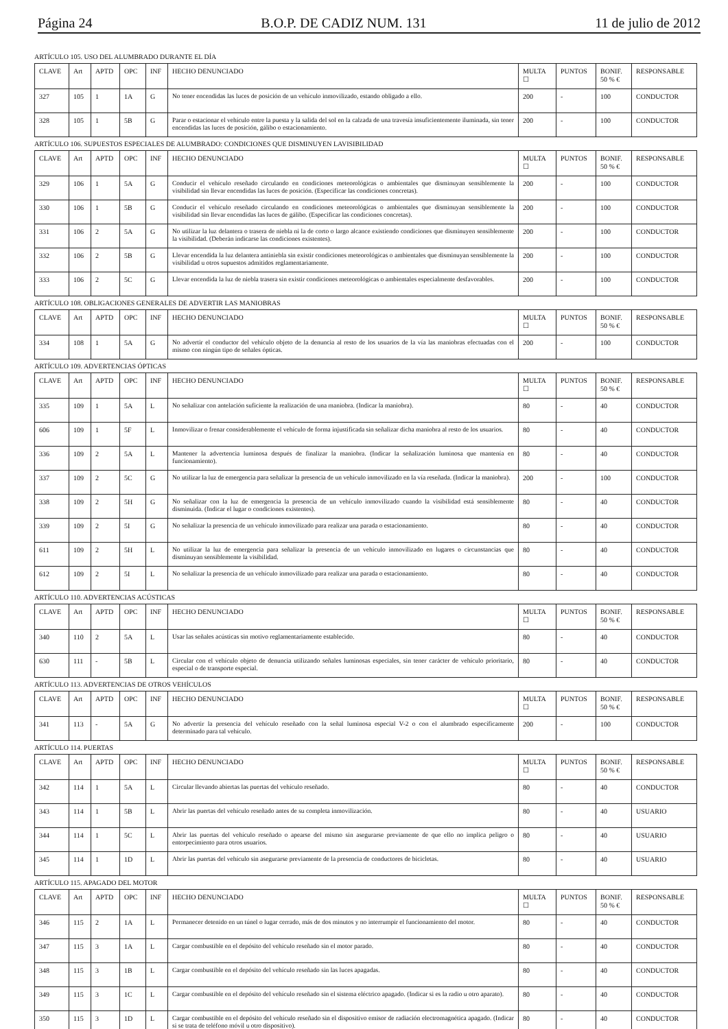Página 24 B.O.P. DE CADIZ NUM. 131 11 de julio de 2012
ARTÍCULO 105. USO DEL ALUMBRADO DURANTE EL DÍA
| CLAVE | Art | APTD | OPC | INF | HECHO DENUNCIADO | MULTA ☐ | PUNTOS | BONIF. 50 % € | RESPONSABLE |
| --- | --- | --- | --- | --- | --- | --- | --- | --- | --- |
| 327 | 105 | 1 | 1A | G | No tener encendidas las luces de posición de un vehículo inmovilizado, estando obligado a ello. | 200 | - | 100 | CONDUCTOR |
| 328 | 105 | 1 | 5B | G | Parar o estacionar el vehículo entre la puesta y la salida del sol en la calzada de una travesía insuficientemente iluminada, sin tener encendidas las luces de posición, gálibo o estacionamiento. | 200 | - | 100 | CONDUCTOR |
ARTÍCULO 106. SUPUESTOS ESPECIALES DE ALUMBRADO: CONDICIONES QUE DISMINUYEN LAVISIBILIDAD
| CLAVE | Art | APTD | OPC | INF | HECHO DENUNCIADO | MULTA ☐ | PUNTOS | BONIF. 50 % € | RESPONSABLE |
| --- | --- | --- | --- | --- | --- | --- | --- | --- | --- |
| 329 | 106 | 1 | 5A | G | Conducir el vehículo reseñado circulando en condiciones meteorológicas o ambientales que disminuyan sensiblemente la visibilidad sin llevar encendidas las luces de posición. (Especificar las condiciones concretas). | 200 | - | 100 | CONDUCTOR |
| 330 | 106 | 1 | 5B | G | Conducir el vehículo reseñado circulando en condiciones meteorológicas o ambientales que disminuyan sensiblemente la visibilidad sin llevar encendidas las luces de gálibo. (Especificar las condiciones concretas). | 200 | - | 100 | CONDUCTOR |
| 331 | 106 | 2 | 5A | G | No utilizar la luz delantera o trasera de niebla ni la de corto o largo alcance existiendo condiciones que disminuyen sensiblemente la visibilidad. (Deberán indicarse las condiciones existentes). | 200 | - | 100 | CONDUCTOR |
| 332 | 106 | 2 | 5B | G | Llevar encendida la luz delantera antiniebla sin existir condiciones meteorológicas o ambientales que disminuyan sensiblemente la visibilidad u otros supuestos admitidos reglamentariamente. | 200 | - | 100 | CONDUCTOR |
| 333 | 106 | 2 | 5C | G | Llevar encendida la luz de niebla trasera sin existir condiciones meteorológicas o ambientales especialmente desfavorables. | 200 | - | 100 | CONDUCTOR |
ARTÍCULO 108. OBLIGACIONES GENERALES DE ADVERTIR LAS MANIOBRAS
| CLAVE | Art | APTD | OPC | INF | HECHO DENUNCIADO | MULTA ☐ | PUNTOS | BONIF. 50 % € | RESPONSABLE |
| --- | --- | --- | --- | --- | --- | --- | --- | --- | --- |
| 334 | 108 | 1 | 5A | G | No advertir el conductor del vehículo objeto de la denuncia al resto de los usuarios de la vía las maniobras efectuadas con el mismo con ningún tipo de señales ópticas. | 200 | - | 100 | CONDUCTOR |
ARTÍCULO 109. ADVERTENCIAS ÓPTICAS
| CLAVE | Art | APTD | OPC | INF | HECHO DENUNCIADO | MULTA ☐ | PUNTOS | BONIF. 50 % € | RESPONSABLE |
| --- | --- | --- | --- | --- | --- | --- | --- | --- | --- |
| 335 | 109 | 1 | 5A | L | No señalizar con antelación suficiente la realización de una maniobra. (Indicar la maniobra). | 80 | - | 40 | CONDUCTOR |
| 606 | 109 | 1 | 5F | L | Inmovilizar o frenar considerablemente el vehículo de forma injustificada sin señalizar dicha maniobra al resto de los usuarios. | 80 | - | 40 | CONDUCTOR |
| 336 | 109 | 2 | 5A | L | Mantener la advertencia luminosa después de finalizar la maniobra. (Indicar la señalización luminosa que mantenía en funcionamiento). | 80 | - | 40 | CONDUCTOR |
| 337 | 109 | 2 | 5C | G | No utilizar la luz de emergencia para señalizar la presencia de un vehículo inmovilizado en la vía reseñada. (Indicar la maniobra). | 200 | - | 100 | CONDUCTOR |
| 338 | 109 | 2 | 5H | G | No señalizar con la luz de emergencia la presencia de un vehículo inmovilizado cuando la visibilidad está sensiblemente disminuida. (Indicar el lugar o condiciones existentes). | 80 | - | 40 | CONDUCTOR |
| 339 | 109 | 2 | 5I | G | No señalizar la presencia de un vehículo inmovilizado para realizar una parada o estacionamiento. | 80 | - | 40 | CONDUCTOR |
| 611 | 109 | 2 | 5H | L | No utilizar la luz de emergencia para señalizar la presencia de un vehículo inmovilizado en lugares o circunstancias que disminuyan sensiblemente la visibilidad. | 80 | - | 40 | CONDUCTOR |
| 612 | 109 | 2 | 5I | L | No señalizar la presencia de un vehículo inmovilizado para realizar una parada o estacionamiento. | 80 | - | 40 | CONDUCTOR |
ARTÍCULO 110. ADVERTENCIAS ACÚSTICAS
| CLAVE | Art | APTD | OPC | INF | HECHO DENUNCIADO | MULTA ☐ | PUNTOS | BONIF. 50 % € | RESPONSABLE |
| --- | --- | --- | --- | --- | --- | --- | --- | --- | --- |
| 340 | 110 | 2 | 5A | L | Usar las señales acústicas sin motivo reglamentariamente establecido. | 80 | - | 40 | CONDUCTOR |
| 630 | 111 | - | 5B | L | Circular con el vehículo objeto de denuncia utilizando señales luminosas especiales, sin tener carácter de vehículo prioritario, especial o de transporte especial. | 80 | - | 40 | CONDUCTOR |
ARTÍCULO 113. ADVERTENCIAS DE OTROS VEHÍCULOS
| CLAVE | Art | APTD | OPC | INF | HECHO DENUNCIADO | MULTA ☐ | PUNTOS | BONIF. 50 % € | RESPONSABLE |
| --- | --- | --- | --- | --- | --- | --- | --- | --- | --- |
| 341 | 113 | - | 5A | G | No advertir la presencia del vehículo reseñado con la señal luminosa especial V-2 o con el alumbrado específicamente determinado para tal vehículo. | 200 | - | 100 | CONDUCTOR |
ARTÍCULO 114. PUERTAS
| CLAVE | Art | APTD | OPC | INF | HECHO DENUNCIADO | MULTA ☐ | PUNTOS | BONIF. 50 % € | RESPONSABLE |
| --- | --- | --- | --- | --- | --- | --- | --- | --- | --- |
| 342 | 114 | 1 | 5A | L | Circular llevando abiertas las puertas del vehículo reseñado. | 80 | - | 40 | CONDUCTOR |
| 343 | 114 | 1 | 5B | L | Abrir las puertas del vehículo reseñado antes de su completa inmovilización. | 80 | - | 40 | USUARIO |
| 344 | 114 | 1 | 5C | L | Abrir las puertas del vehículo reseñado o apearse del mismo sin asegurarse previamente de que ello no implica peligro o entorpecimiento para otros usuarios. | 80 | - | 40 | USUARIO |
| 345 | 114 | 1 | 1D | L | Abrir las puertas del vehículo sin asegurarse previamente de la presencia de conductores de bicicletas. | 80 | - | 40 | USUARIO |
ARTÍCULO 115. APAGADO DEL MOTOR
| CLAVE | Art | APTD | OPC | INF | HECHO DENUNCIADO | MULTA ☐ | PUNTOS | BONIF. 50 % € | RESPONSABLE |
| --- | --- | --- | --- | --- | --- | --- | --- | --- | --- |
| 346 | 115 | 2 | 1A | L | Permanecer detenido en un túnel o lugar cerrado, más de dos minutos y no interrumpir el funcionamiento del motor. | 80 | - | 40 | CONDUCTOR |
| 347 | 115 | 3 | 1A | L | Cargar combustible en el depósito del vehículo reseñado sin el motor parado. | 80 | - | 40 | CONDUCTOR |
| 348 | 115 | 3 | 1B | L | Cargar combustible en el depósito del vehículo reseñado sin las luces apagadas. | 80 | - | 40 | CONDUCTOR |
| 349 | 115 | 3 | 1C | L | Cargar combustible en el depósito del vehículo reseñado sin el sistema eléctrico apagado. (Indicar si es la radio u otro aparato). | 80 | - | 40 | CONDUCTOR |
| 350 | 115 | 3 | 1D | L | Cargar combustible en el depósito del vehículo reseñado sin el dispositivo emisor de radiación electromagnética apagado. (Indicar si se trata de teléfono móvil u otro dispositivo). | 80 | - | 40 | CONDUCTOR |